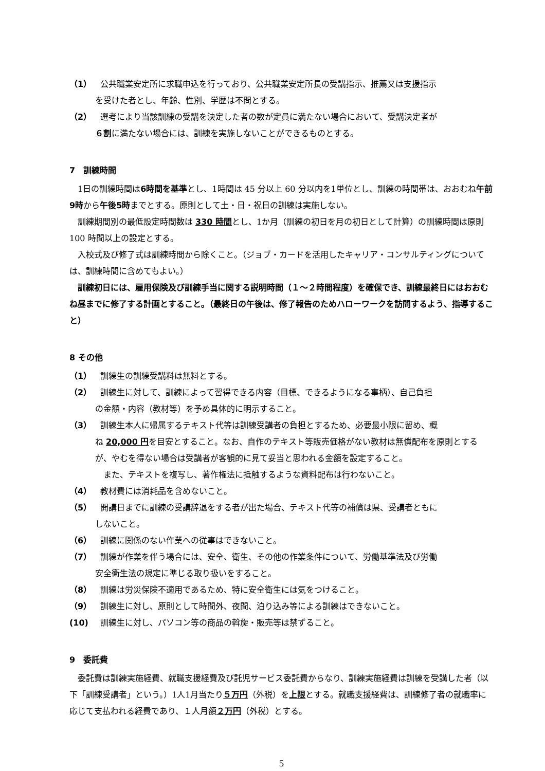（1） 公共職業安定所に求職申込を行っており、公共職業安定所長の受講指示、推薦又は支援指示
を受けた者とし、年齢、性別、学歴は不問とする。
（2） 選考により当該訓練の受講を決定した者の数が定員に満たない場合において、受講決定者が
６割に満たない場合には、訓練を実施しないことができるものとする。
7　訓練時間
1日の訓練時間は6時間を基準とし、1時間は 45 分以上 60 分以内を1単位とし、訓練の時間帯は、おおむね午前9時から午後5時までとする。原則として土・日・祝日の訓練は実施しない。
訓練期間別の最低設定時間数は 330 時間とし、1か月（訓練の初日を月の初日として計算）の訓練時間は原則 100 時間以上の設定とする。
入校式及び修了式は訓練時間から除くこと。（ジョブ・カードを活用したキャリア・コンサルティングについては、訓練時間に含めてもよい。）
訓練初日には、雇用保険及び訓練手当に関する説明時間（１～２時間程度）を確保でき、訓練最終日にはおおむね昼までに修了する計画とすること。（最終日の午後は、修了報告のためハローワークを訪問するよう、指導すること）
8 その他
（1） 訓練生の訓練受講料は無料とする。
（2） 訓練生に対して、訓練によって習得できる内容（目標、できるようになる事柄）、自己負担
の金額・内容（教材等）を予め具体的に明示すること。
（3） 訓練生本人に帰属するテキスト代等は訓練受講者の負担とするため、必要最小限に留め、概
ね 20,000 円を目安とすること。なお、自作のテキスト等販売価格がない教材は無償配布を原則とするが、やむを得ない場合は受講者が客観的に見て妥当と思われる金額を設定すること。
　また、テキストを複写し、著作権法に抵触するような資料配布は行わないこと。
（4） 教材費には消耗品を含めないこと。
（5） 開講日までに訓練の受講辞退をする者が出た場合、テキスト代等の補償は県、受講者ともに
しないこと。
（6） 訓練に関係のない作業への従事はできないこと。
（7） 訓練が作業を伴う場合には、安全、衛生、その他の作業条件について、労働基準法及び労働
安全衛生法の規定に準じる取り扱いをすること。
（8） 訓練は労災保険不適用であるため、特に安全衛生には気をつけること。
（9） 訓練生に対し、原則として時間外、夜間、泊り込み等による訓練はできないこと。
(10) 訓練生に対し、パソコン等の商品の斡旋・販売等は禁ずること。
9　委託費
委託費は訓練実施経費、就職支援経費及び託児サービス委託費からなり、訓練実施経費は訓練を受講した者（以下「訓練受講者」という。）1人1月当たり５万円（外税）を上限とする。就職支援経費は、訓練修了者の就職率に応じて支払われる経費であり、１人月額２万円（外税）とする。
5